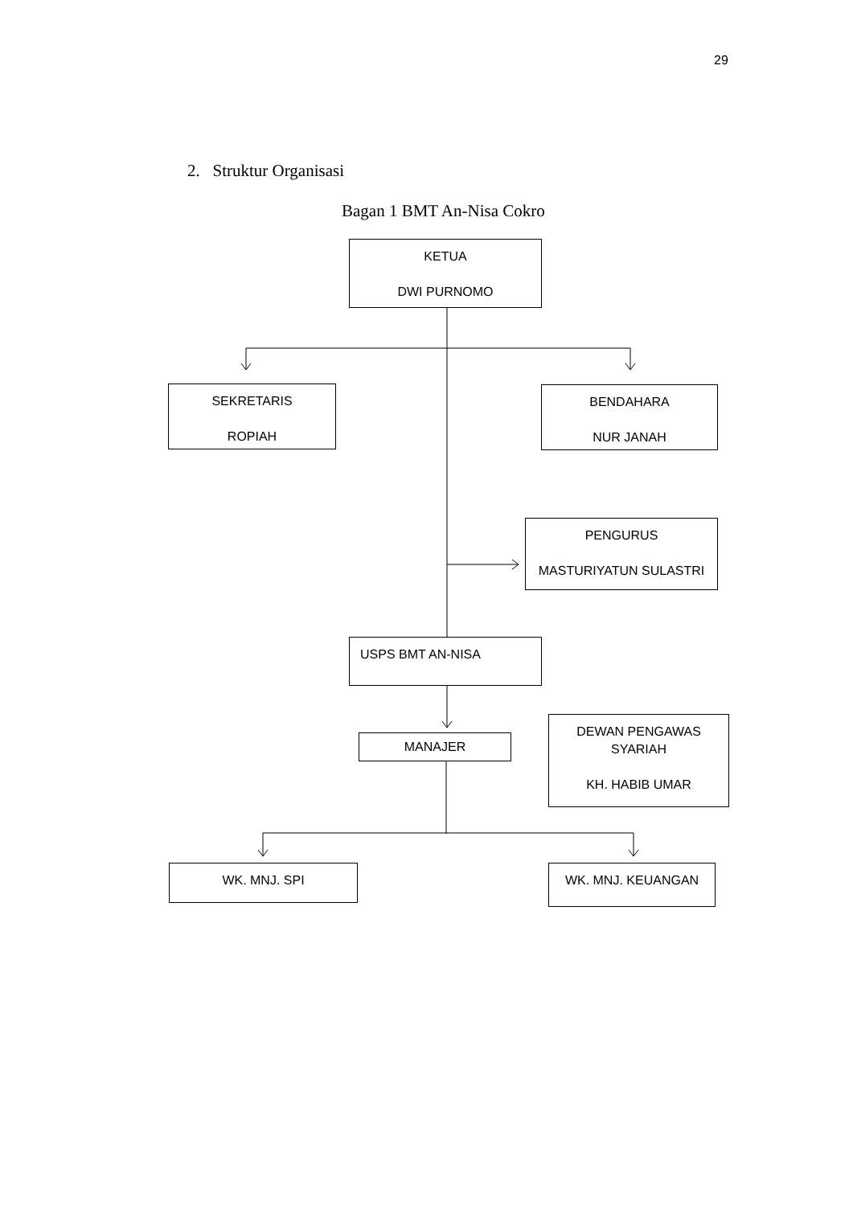29
2. Struktur Organisasi
Bagan 1 BMT An-Nisa Cokro
KETUA
DWI PURNOMO
SEKRETARIS
ROPIAH
BENDAHARA
NUR JANAH
PENGURUS
MASTURIYATUN SULASTRI
USPS BMT AN-NISA
MANAJER
DEWAN PENGAWAS SYARIAH
KH. HABIB UMAR
WK. MNJ. SPI WK. MNJ. KEUANGAN